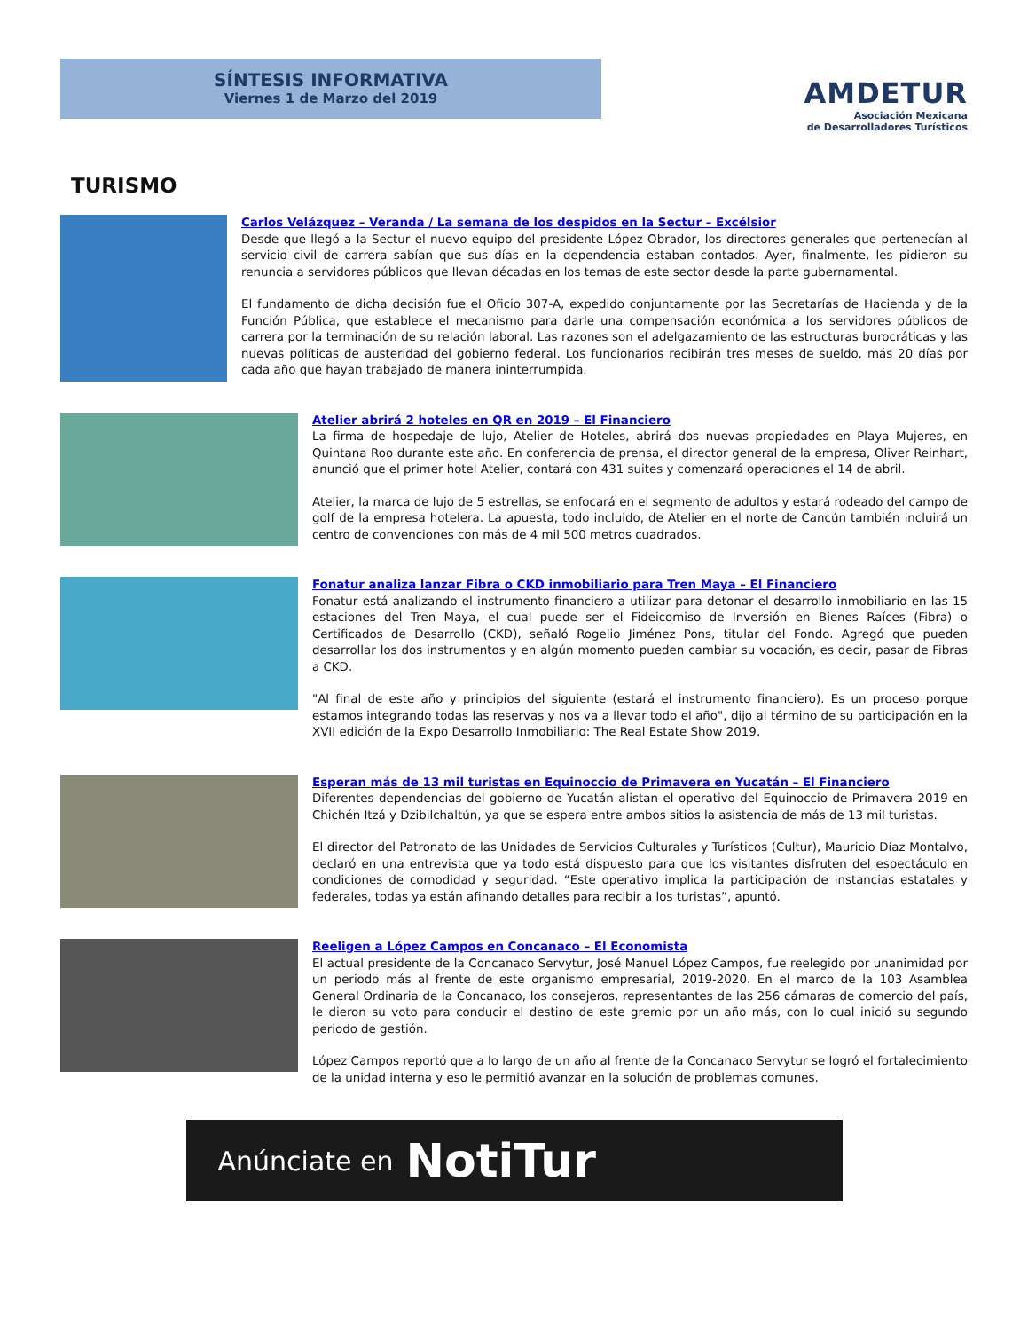SÍNTESIS INFORMATIVA
Viernes 1 de Marzo del 2019
AMDETUR
Asociación Mexicana
de Desarrolladores Turísticos
TURISMO
Carlos Velázquez – Veranda / La semana de los despidos en la Sectur – Excélsior
Desde que llegó a la Sectur el nuevo equipo del presidente López Obrador, los directores generales que pertenecían al servicio civil de carrera sabían que sus días en la dependencia estaban contados. Ayer, finalmente, les pidieron su renuncia a servidores públicos que llevan décadas en los temas de este sector desde la parte gubernamental.
El fundamento de dicha decisión fue el Oficio 307-A, expedido conjuntamente por las Secretarías de Hacienda y de la Función Pública, que establece el mecanismo para darle una compensación económica a los servidores públicos de carrera por la terminación de su relación laboral. Las razones son el adelgazamiento de las estructuras burocráticas y las nuevas políticas de austeridad del gobierno federal. Los funcionarios recibirán tres meses de sueldo, más 20 días por cada año que hayan trabajado de manera ininterrumpida.
Atelier abrirá 2 hoteles en QR en 2019 – El Financiero
La firma de hospedaje de lujo, Atelier de Hoteles, abrirá dos nuevas propiedades en Playa Mujeres, en Quintana Roo durante este año. En conferencia de prensa, el director general de la empresa, Oliver Reinhart, anunció que el primer hotel Atelier, contará con 431 suites y comenzará operaciones el 14 de abril.
Atelier, la marca de lujo de 5 estrellas, se enfocará en el segmento de adultos y estará rodeado del campo de golf de la empresa hotelera. La apuesta, todo incluido, de Atelier en el norte de Cancún también incluirá un centro de convenciones con más de 4 mil 500 metros cuadrados.
Fonatur analiza lanzar Fibra o CKD inmobiliario para Tren Maya – El Financiero
Fonatur está analizando el instrumento financiero a utilizar para detonar el desarrollo inmobiliario en las 15 estaciones del Tren Maya, el cual puede ser el Fideicomiso de Inversión en Bienes Raíces (Fibra) o Certificados de Desarrollo (CKD), señaló Rogelio Jiménez Pons, titular del Fondo. Agregó que pueden desarrollar los dos instrumentos y en algún momento pueden cambiar su vocación, es decir, pasar de Fibras a CKD.
"Al final de este año y principios del siguiente (estará el instrumento financiero). Es un proceso porque estamos integrando todas las reservas y nos va a llevar todo el año", dijo al término de su participación en la XVII edición de la Expo Desarrollo Inmobiliario: The Real Estate Show 2019.
Esperan más de 13 mil turistas en Equinoccio de Primavera en Yucatán – El Financiero
Diferentes dependencias del gobierno de Yucatán alistan el operativo del Equinoccio de Primavera 2019 en Chichén Itzá y Dzibilchaltún, ya que se espera entre ambos sitios la asistencia de más de 13 mil turistas.
El director del Patronato de las Unidades de Servicios Culturales y Turísticos (Cultur), Mauricio Díaz Montalvo, declaró en una entrevista que ya todo está dispuesto para que los visitantes disfruten del espectáculo en condiciones de comodidad y seguridad. “Este operativo implica la participación de instancias estatales y federales, todas ya están afinando detalles para recibir a los turistas”, apuntó.
Reeligen a López Campos en Concanaco – El Economista
El actual presidente de la Concanaco Servytur, José Manuel López Campos, fue reelegido por unanimidad por un periodo más al frente de este organismo empresarial, 2019-2020. En el marco de la 103 Asamblea General Ordinaria de la Concanaco, los consejeros, representantes de las 256 cámaras de comercio del país, le dieron su voto para conducir el destino de este gremio por un año más, con lo cual inició su segundo periodo de gestión.
López Campos reportó que a lo largo de un año al frente de la Concanaco Servytur se logró el fortalecimiento de la unidad interna y eso le permitió avanzar en la solución de problemas comunes.
Anúnciate en NotiTur